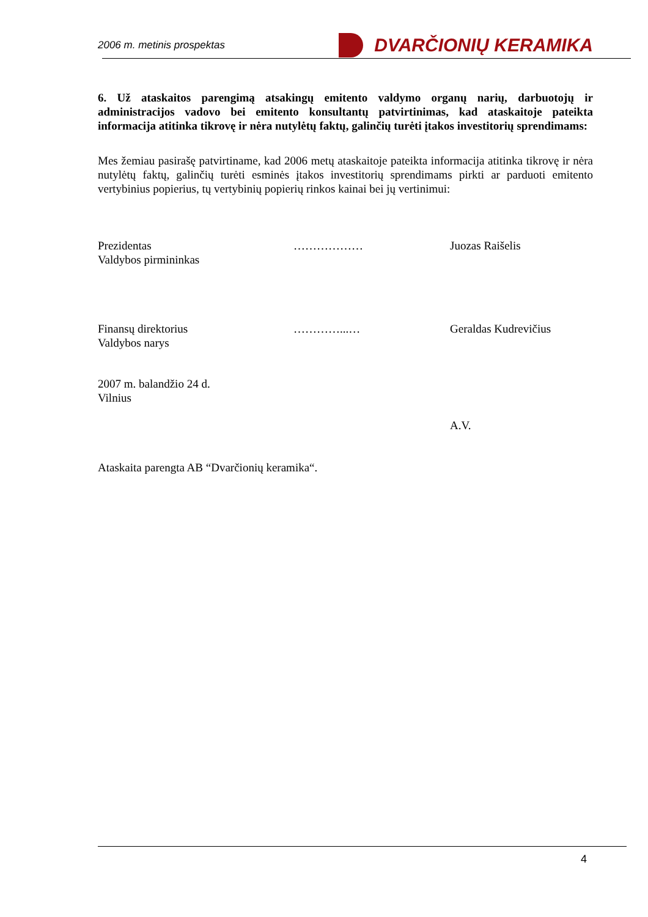2006 m. metinis prospektas
DVARČIONIŲ KERAMIKA
6. Už ataskaitos parengimą atsakingų emitento valdymo organų narių, darbuotojų ir administracijos vadovo bei emitento konsultantų patvirtinimas, kad ataskaitoje pateikta informacija atitinka tikrovę ir nėra nutylėtų faktų, galinčių turėti įtakos investitorių sprendimams:
Mes žemiau pasirašę patvirtiname, kad 2006 metų ataskaitoje pateikta informacija atitinka tikrovę ir nėra nutylėtų faktų, galinčių turėti esminės įtakos investitorių sprendimams pirkti ar parduoti emitento vertybinius popierius, tų vertybinių popierių rinkos kainai bei jų vertinimui:
Prezidentas
Valdybos pirmininkas
……………… Juozas Raišelis
Finansų direktorius
Valdybos narys
…………...… Geraldas Kudrevičius
2007 m. balandžio 24 d.
Vilnius
A.V.
Ataskaita parengta AB “Dvarčionių keramika“.
4